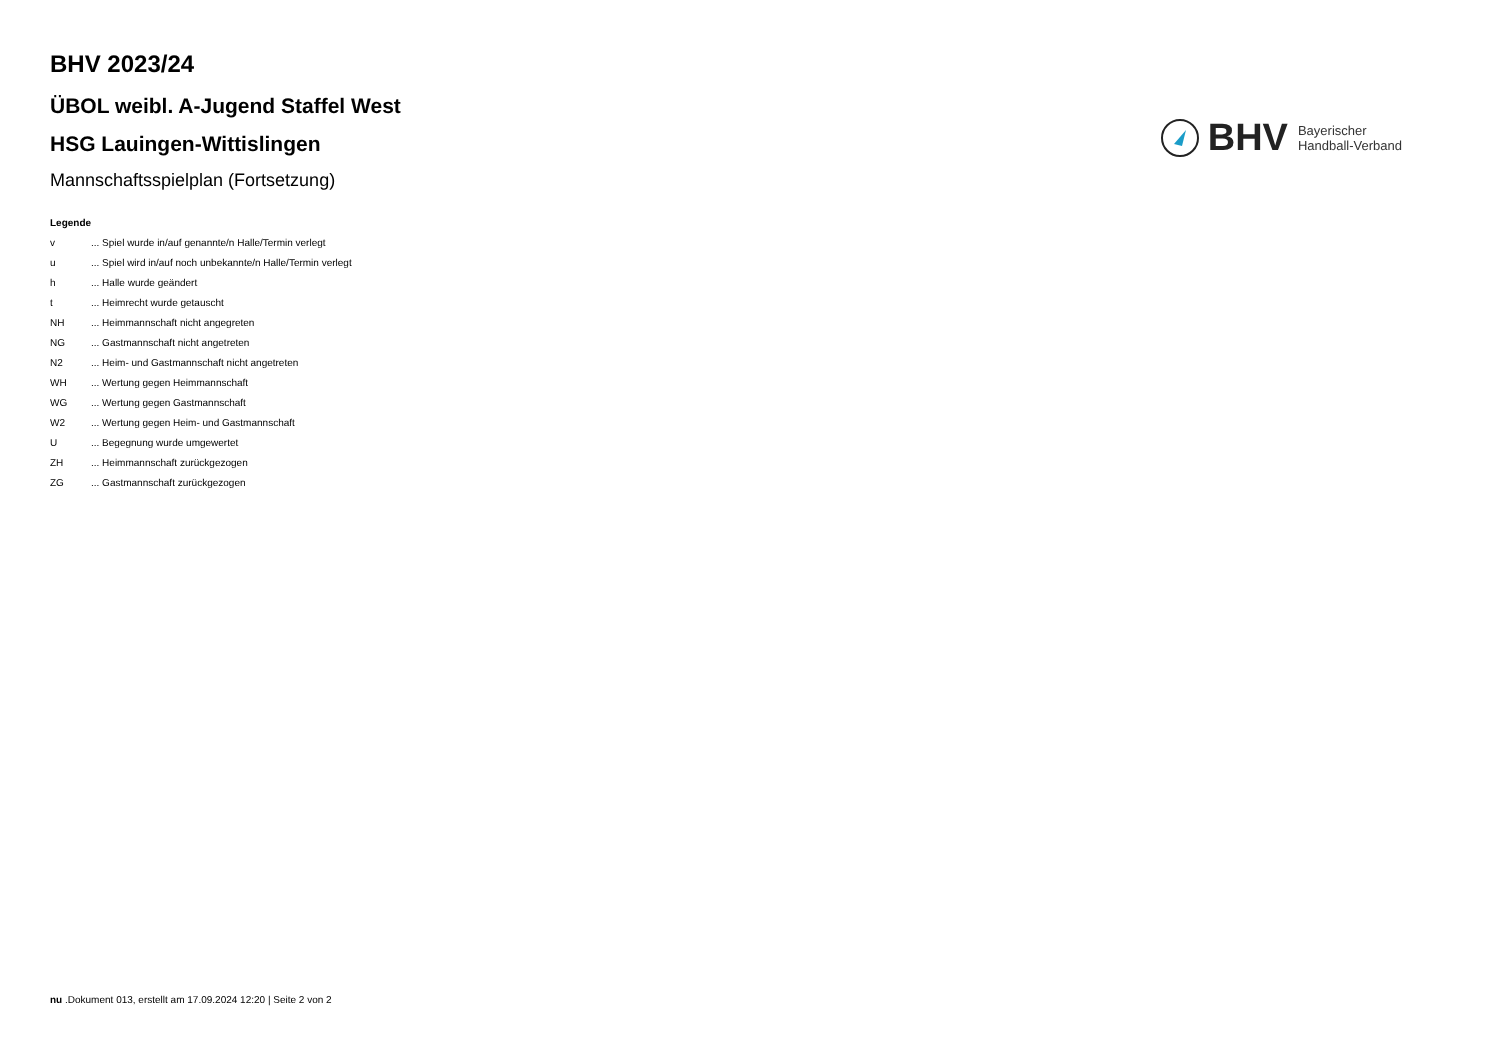BHV 2023/24
ÜBOL weibl. A-Jugend Staffel West
HSG Lauingen-Wittislingen
Mannschaftsspielplan (Fortsetzung)
BHV
Bayerischer
Handball-Verband
Legende
| v | ... Spiel wurde in/auf genannte/n Halle/Termin verlegt |
| u | ... Spiel wird in/auf noch unbekannte/n Halle/Termin verlegt |
| h | ... Halle wurde geändert |
| t | ... Heimrecht wurde getauscht |
| NH | ... Heimmannschaft nicht angegreten |
| NG | ... Gastmannschaft nicht angetreten |
| N2 | ... Heim- und Gastmannschaft nicht angetreten |
| WH | ... Wertung gegen Heimmannschaft |
| WG | ... Wertung gegen Gastmannschaft |
| W2 | ... Wertung gegen Heim- und Gastmannschaft |
| U | ... Begegnung wurde umgewertet |
| ZH | ... Heimmannschaft zurückgezogen |
| ZG | ... Gastmannschaft zurückgezogen |
nu .Dokument 013, erstellt am 17.09.2024 12:20 | Seite 2 von 2